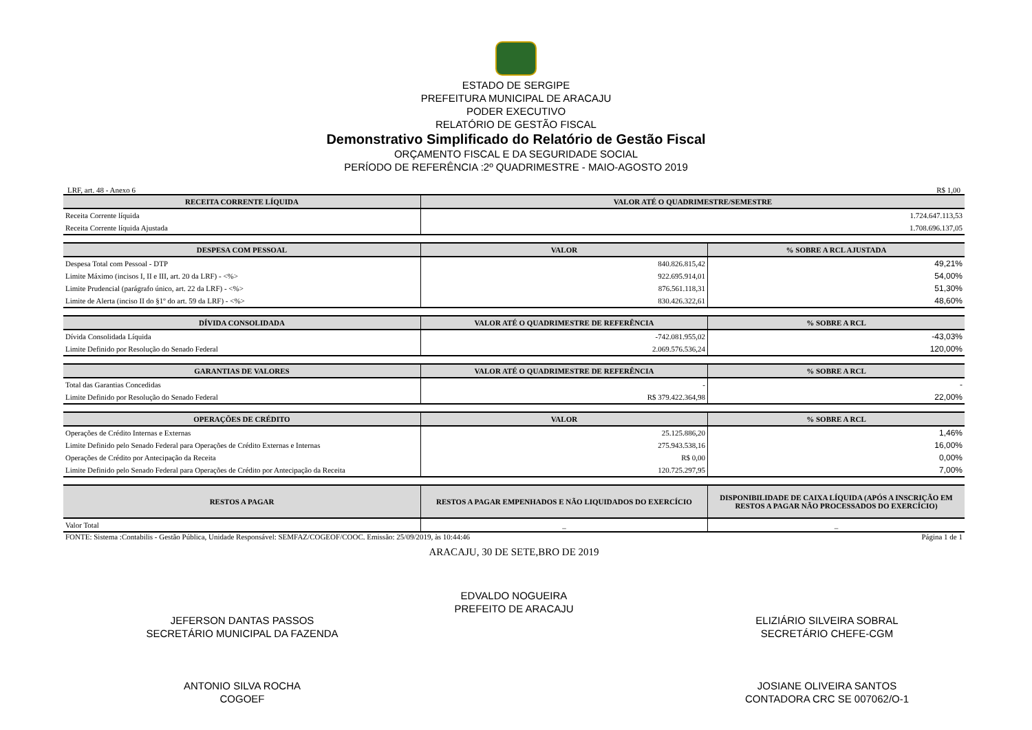ESTADO DE SERGIPE
PREFEITURA MUNICIPAL DE ARACAJU
PODER EXECUTIVO
RELATÓRIO DE GESTÃO FISCAL
Demonstrativo Simplificado do Relatório de Gestão Fiscal
ORÇAMENTO FISCAL E DA SEGURIDADE SOCIAL
PERÍODO DE REFERÊNCIA :2º QUADRIMESTRE - MAIO-AGOSTO 2019
LRF, art. 48 - Anexo 6 R$ 1,00
| RECEITA CORRENTE LÍQUIDA | VALOR ATÉ O QUADRIMESTRE/SEMESTRE |
| --- | --- |
| Receita Corrente líquida | 1.724.647.113,53 |
| Receita Corrente líquida Ajustada | 1.708.696.137,05 |
| DESPESA COM PESSOAL | VALOR | % SOBRE A RCL AJUSTADA |
| --- | --- | --- |
| Despesa Total com Pessoal - DTP | 840.826.815,42 | 49,21% |
| Limite Máximo (incisos I, II e III, art. 20 da LRF) - <%> | 922.695.914,01 | 54,00% |
| Limite Prudencial (parágrafo único, art. 22 da LRF) - <%> | 876.561.118,31 | 51,30% |
| Limite de Alerta (inciso II do §1º do art. 59 da LRF) - <%> | 830.426.322,61 | 48,60% |
| DÍVIDA CONSOLIDADA | VALOR ATÉ O QUADRIMESTRE DE REFERÊNCIA | % SOBRE A RCL |
| --- | --- | --- |
| Dívida Consolidada Líquida | -742.081.955,02 | -43,03% |
| Limite Definido por Resolução do Senado Federal | 2.069.576.536,24 | 120,00% |
| GARANTIAS DE VALORES | VALOR ATÉ O QUADRIMESTRE DE REFERÊNCIA | % SOBRE A RCL |
| --- | --- | --- |
| Total das Garantias Concedidas | - | - |
| Limite Definido por Resolução do Senado Federal | R$ 379.422.364,98 | 22,00% |
| OPERAÇÕES DE CRÉDITO | VALOR | % SOBRE A RCL |
| --- | --- | --- |
| Operações de Crédito Internas e Externas | 25.125.886,20 | 1,46% |
| Limite Definido pelo Senado Federal para Operações de Crédito Externas e Internas | 275.943.538,16 | 16,00% |
| Operações de Crédito por Antecipação da Receita | R$ 0,00 | 0,00% |
| Limite Definido pelo Senado Federal para Operações de Crédito por Antecipação da Receita | 120.725.297,95 | 7,00% |
| RESTOS A PAGAR | RESTOS A PAGAR EMPENHADOS E NÃO LIQUIDADOS DO EXERCÍCIO | DISPONIBILIDADE DE CAIXA LÍQUIDA (APÓS A INSCRIÇÃO EM RESTOS A PAGAR NÃO PROCESSADOS DO EXERCÍCIO) |
| --- | --- | --- |
| Valor Total | _ | _ |
FONTE: Sistema :Contabilis - Gestão Pública, Unidade Responsável: SEMFAZ/COGEOF/COOC. Emissão: 25/09/2019, às 10:44:46 Página 1 de 1
ARACAJU, 30 DE SETE,BRO DE 2019
EDVALDO NOGUEIRA
PREFEITO DE ARACAJU
JEFERSON DANTAS PASSOS
SECRETÁRIO MUNICIPAL DA FAZENDA
ANTONIO SILVA ROCHA
COGOEF
ELIZIÁRIO SILVEIRA SOBRAL
SECRETÁRIO CHEFE-CGM
JOSIANE OLIVEIRA SANTOS
CONTADORA CRC SE 007062/O-1